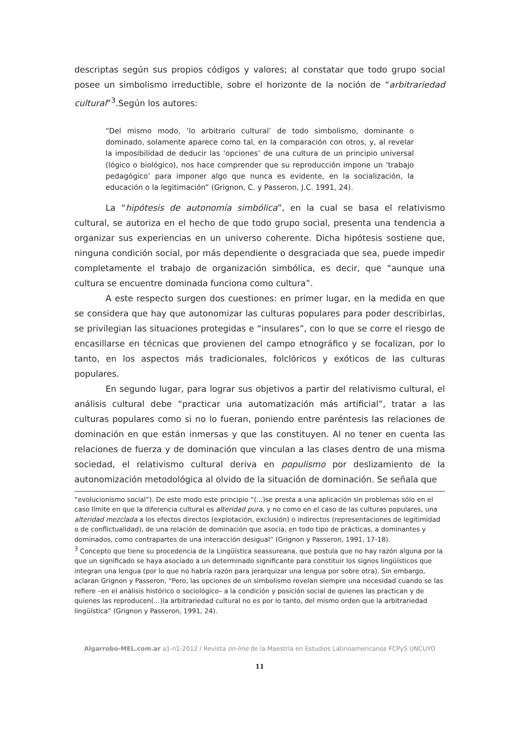descriptas según sus propios códigos y valores; al constatar que todo grupo social posee un simbolismo irreductible, sobre el horizonte de la noción de “arbitrariedad cultural”<sup>3</sup>.Según los autores:
“Del mismo modo, ‘lo arbitrario cultural’ de todo simbolismo, dominante o dominado, solamente aparece como tal, en la comparación con otros, y, al revelar la imposibilidad de deducir las ‘opciones’ de una cultura de un principio universal (lógico o biológico), nos hace comprender que su reproducción impone un ‘trabajo pedagógico’ para imponer algo que nunca es evidente, en la socialización, la educación o la legitimación” (Grignon, C. y Passeron, J.C. 1991, 24).
La “hipótesis de autonomía simbólica”, en la cual se basa el relativismo cultural, se autoriza en el hecho de que todo grupo social, presenta una tendencia a organizar sus experiencias en un universo coherente. Dicha hipótesis sostiene que, ninguna condición social, por más dependiente o desgraciada que sea, puede impedir completamente el trabajo de organización simbólica, es decir, que “aunque una cultura se encuentre dominada funciona como cultura”.
A este respecto surgen dos cuestiones: en primer lugar, en la medida en que se considera que hay que autonomizar las culturas populares para poder describirlas, se privilegian las situaciones protegidas e “insulares”, con lo que se corre el riesgo de encasillarse en técnicas que provienen del campo etnográfico y se focalizan, por lo tanto, en los aspectos más tradicionales, folclóricos y exóticos de las culturas populares.
En segundo lugar, para lograr sus objetivos a partir del relativismo cultural, el análisis cultural debe “practicar una automatización más artificial”, tratar a las culturas populares como si no lo fueran, poniendo entre paréntesis las relaciones de dominación en que están inmersas y que las constituyen. Al no tener en cuenta las relaciones de fuerza y de dominación que vinculan a las clases dentro de una misma sociedad, el relativismo cultural deriva en populismo por deslizamiento de la autonomización metodológica al olvido de la situación de dominación. Se señala que
“evolucionismo social”). De este modo este principio “(...)se presta a una aplicación sin problemas sólo en el caso límite en que la diferencia cultural es alteridad pura, y no como en el caso de las culturas populares, una alteridad mezclada a los efectos directos (explotación, exclusión) o indirectos (representaciones de legitimidad o de conflictualidad), de una relación de dominación que asocia, en todo tipo de prácticas, a dominantes y dominados, como contrapartes de una interacción desigual” (Grignon y Passeron, 1991, 17-18).
<sup>3</sup> Concepto que tiene su procedencia de la Lingüística seassureana, que postula que no hay razón alguna por la que un significado se haya asociado a un determinado significante para constituir los signos lingüísticos que integran una lengua (por lo que no habría razón para jerarquizar una lengua por sobre otra). Sin embargo, aclaran Grignon y Passeron, “Pero, las opciones de un simbolismo revelan siempre una necesidad cuando se las refiere –en el análisis histórico o sociológico– a la condición y posición social de quienes las practican y de quienes las reproducen(...)la arbitrariedad cultural no es por lo tanto, del mismo orden que la arbitrariedad lingüística” (Grignon y Passeron, 1991, 24).
Algarrobo-MEL.com.ar a1-n1-2012 / Revista on-line de la Maestría en Estudios Latinoamericanos FCPyS UNCUYO
11